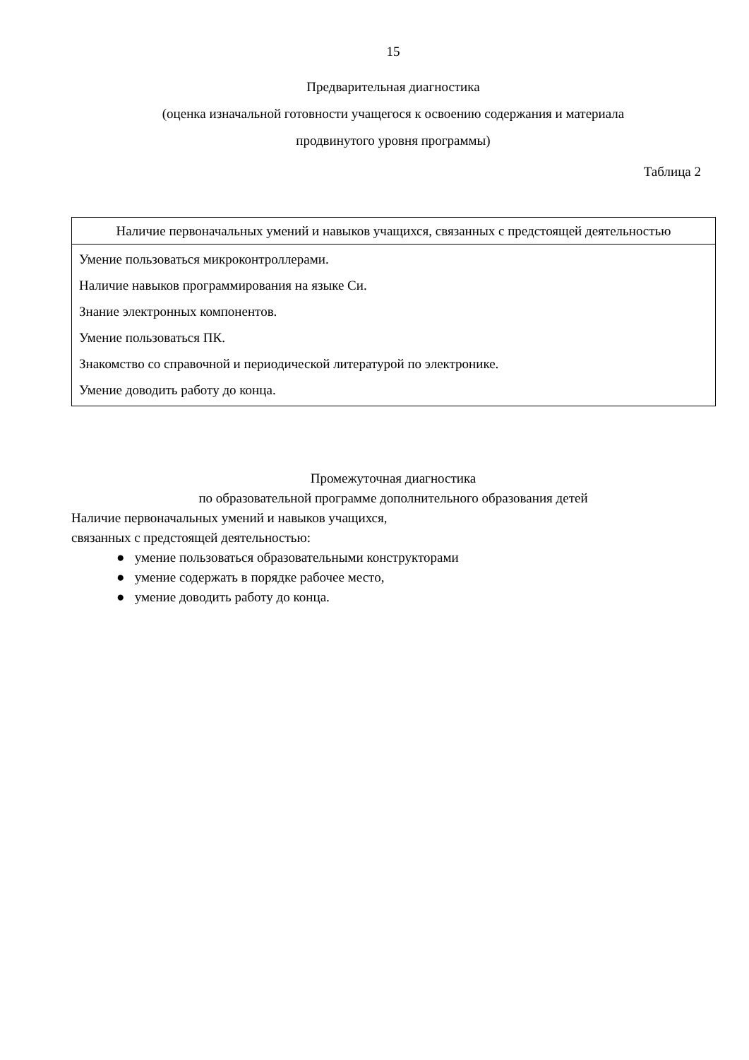15
Предварительная диагностика
(оценка изначальной готовности учащегося к освоению содержания и материала
продвинутого уровня программы)
Таблица 2
| Наличие первоначальных умений и навыков учащихся, связанных с предстоящей деятельностью |
| --- |
| Умение пользоваться микроконтроллерами. Наличие навыков программирования на языке Си. Знание электронных компонентов. Умение пользоваться ПК. Знакомство со справочной и периодической литературой по электронике. Умение доводить работу до конца. |
Промежуточная диагностика
по образовательной программе дополнительного образования детей
Наличие первоначальных умений и навыков учащихся,
связанных с предстоящей деятельностью:
● умение пользоваться образовательными конструкторами
● умение содержать в порядке рабочее место,
● умение доводить работу до конца.